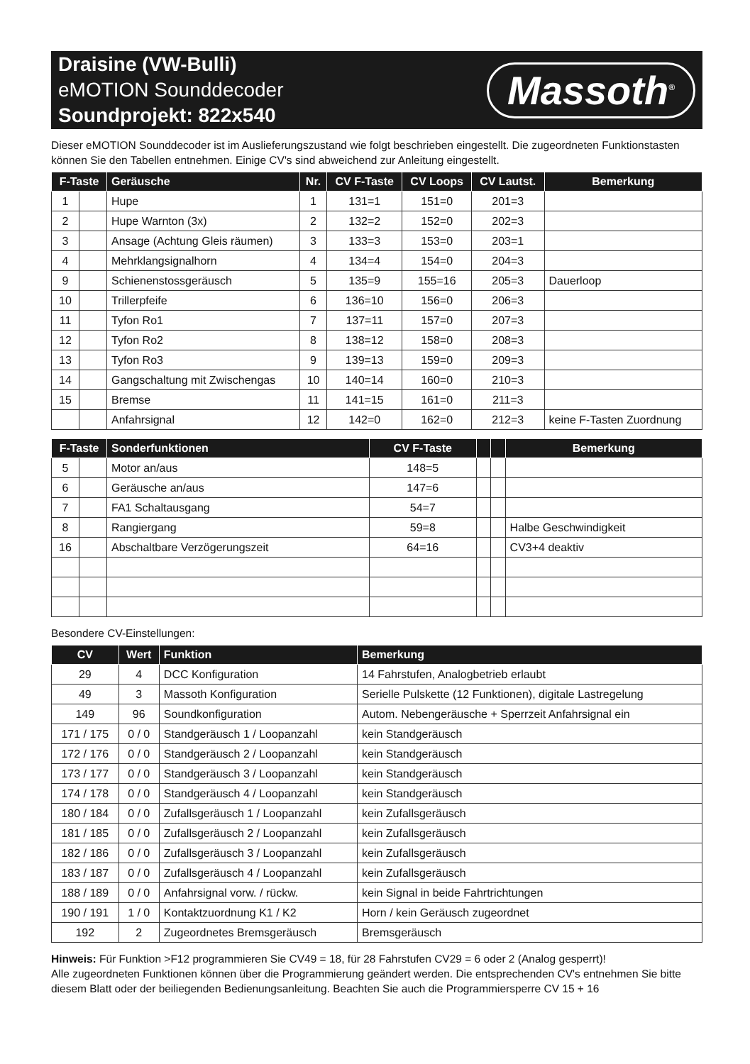Draisine (VW-Bulli)
eMOTION Sounddecoder
Soundprojekt: 822x540
Massoth<sup>®</sup>
Dieser eMOTION Sounddecoder ist im Auslieferungszustand wie folgt beschrieben eingestellt. Die zugeordneten Funktionstasten können Sie den Tabellen entnehmen. Einige CV's sind abweichend zur Anleitung eingestellt.
| F-Taste | | Geräusche | Nr. | CV F-Taste | CV Loops | CV Lautst. | Bemerkung |
| --- | --- | --- | --- | --- | --- | --- | --- |
| 1 | | Hupe | 1 | 131=1 | 151=0 | 201=3 | |
| 2 | | Hupe Warnton (3x) | 2 | 132=2 | 152=0 | 202=3 | |
| 3 | | Ansage (Achtung Gleis räumen) | 3 | 133=3 | 153=0 | 203=1 | |
| 4 | | Mehrklangsignalhorn | 4 | 134=4 | 154=0 | 204=3 | |
| 9 | | Schienenstossgeräusch | 5 | 135=9 | 155=16 | 205=3 | Dauerloop |
| 10 | | Trillerpfeife | 6 | 136=10 | 156=0 | 206=3 | |
| 11 | | Tyfon Ro1 | 7 | 137=11 | 157=0 | 207=3 | |
| 12 | | Tyfon Ro2 | 8 | 138=12 | 158=0 | 208=3 | |
| 13 | | Tyfon Ro3 | 9 | 139=13 | 159=0 | 209=3 | |
| 14 | | Gangschaltung mit Zwischengas | 10 | 140=14 | 160=0 | 210=3 | |
| 15 | | Bremse | 11 | 141=15 | 161=0 | 211=3 | |
| | | Anfahrsignal | 12 | 142=0 | 162=0 | 212=3 | keine F-Tasten Zuordnung |
| F-Taste | | Sonderfunktionen | CV F-Taste | | | Bemerkung |
| --- | --- | --- | --- | --- | --- | --- |
| 5 | | Motor an/aus | 148=5 | | | |
| 6 | | Geräusche an/aus | 147=6 | | | |
| 7 | | FA1 Schaltausgang | 54=7 | | | |
| 8 | | Rangiergang | 59=8 | | | Halbe Geschwindigkeit |
| 16 | | Abschaltbare Verzögerungszeit | 64=16 | | | CV3+4 deaktiv |
Besondere CV-Einstellungen:
| CV | Wert | Funktion | Bemerkung |
| --- | --- | --- | --- |
| 29 | 4 | DCC Konfiguration | 14 Fahrstufen, Analogbetrieb erlaubt |
| 49 | 3 | Massoth Konfiguration | Serielle Pulskette (12 Funktionen), digitale Lastregelung |
| 149 | 96 | Soundkonfiguration | Autom. Nebengeräusche + Sperrzeit Anfahrsignal ein |
| 171 / 175 | 0 / 0 | Standgeräusch 1 / Loopanzahl | kein Standgeräusch |
| 172 / 176 | 0 / 0 | Standgeräusch 2 / Loopanzahl | kein Standgeräusch |
| 173 / 177 | 0 / 0 | Standgeräusch 3 / Loopanzahl | kein Standgeräusch |
| 174 / 178 | 0 / 0 | Standgeräusch 4 / Loopanzahl | kein Standgeräusch |
| 180 / 184 | 0 / 0 | Zufallsgeräusch 1 / Loopanzahl | kein Zufallsgeräusch |
| 181 / 185 | 0 / 0 | Zufallsgeräusch 2 / Loopanzahl | kein Zufallsgeräusch |
| 182 / 186 | 0 / 0 | Zufallsgeräusch 3 / Loopanzahl | kein Zufallsgeräusch |
| 183 / 187 | 0 / 0 | Zufallsgeräusch 4 / Loopanzahl | kein Zufallsgeräusch |
| 188 / 189 | 0 / 0 | Anfahrsignal vorw. / rückw. | kein Signal in beide Fahrtrichtungen |
| 190 / 191 | 1 / 0 | Kontaktzuordnung K1 / K2 | Horn / kein Geräusch zugeordnet |
| 192 | 2 | Zugeordnetes Bremsgeräusch | Bremsgeräusch |
Hinweis: Für Funktion >F12 programmieren Sie CV49 = 18, für 28 Fahrstufen CV29 = 6 oder 2 (Analog gesperrt)!
Alle zugeordneten Funktionen können über die Programmierung geändert werden. Die entsprechenden CV's entnehmen Sie bitte diesem Blatt oder der beiliegenden Bedienungsanleitung. Beachten Sie auch die Programmiersperre CV 15 + 16